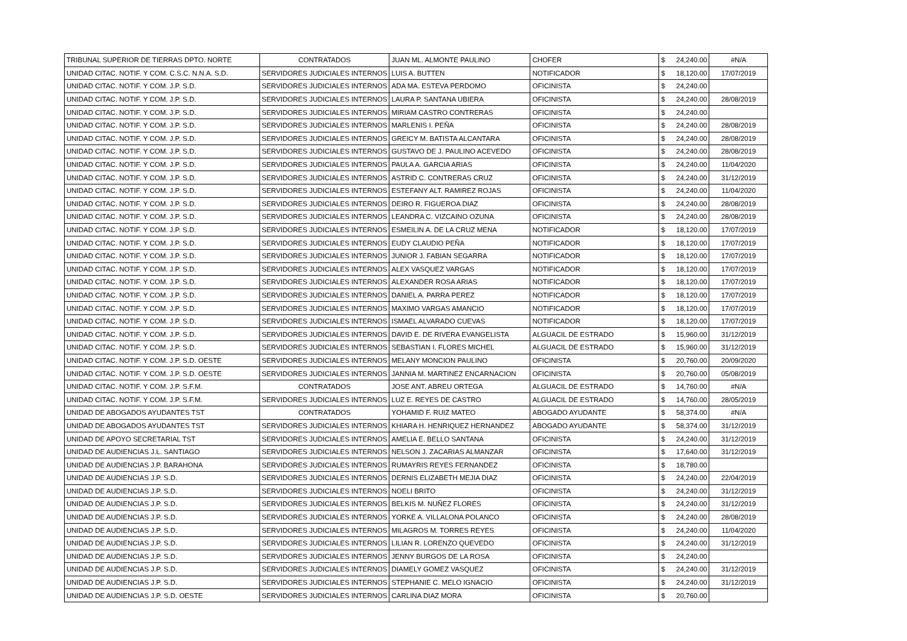| TRIBUNAL SUPERIOR DE TIERRAS DPTO. NORTE | CONTRATADOS | JUAN ML. ALMONTE PAULINO | CHOFER | $ | 24,240.00 | #N/A |
| UNIDAD CITAC. NOTIF. Y COM. C.S.C. N.N.A. S.D. | SERVIDORES JUDICIALES INTERNOS | LUIS A. BUTTEN | NOTIFICADOR | $ | 18,120.00 | 17/07/2019 |
| UNIDAD CITAC. NOTIF. Y COM. J.P. S.D. | SERVIDORES JUDICIALES INTERNOS | ADA MA. ESTEVA PERDOMO | OFICINISTA | $ | 24,240.00 | |
| UNIDAD CITAC. NOTIF. Y COM. J.P. S.D. | SERVIDORES JUDICIALES INTERNOS | LAURA P. SANTANA UBIERA | OFICINISTA | $ | 24,240.00 | 28/08/2019 |
| UNIDAD CITAC. NOTIF. Y COM. J.P. S.D. | SERVIDORES JUDICIALES INTERNOS | MIRIAM CASTRO CONTRERAS | OFICINISTA | $ | 24,240.00 | |
| UNIDAD CITAC. NOTIF. Y COM. J.P. S.D. | SERVIDORES JUDICIALES INTERNOS | MARLENIS I. PEÑA | OFICINISTA | $ | 24,240.00 | 28/08/2019 |
| UNIDAD CITAC. NOTIF. Y COM. J.P. S.D. | SERVIDORES JUDICIALES INTERNOS | GREICY M. BATISTA ALCANTARA | OFICINISTA | $ | 24,240.00 | 28/08/2019 |
| UNIDAD CITAC. NOTIF. Y COM. J.P. S.D. | SERVIDORES JUDICIALES INTERNOS | GUSTAVO DE J. PAULINO ACEVEDO | OFICINISTA | $ | 24,240.00 | 28/08/2019 |
| UNIDAD CITAC. NOTIF. Y COM. J.P. S.D. | SERVIDORES JUDICIALES INTERNOS | PAULA A. GARCIA ARIAS | OFICINISTA | $ | 24,240.00 | 11/04/2020 |
| UNIDAD CITAC. NOTIF. Y COM. J.P. S.D. | SERVIDORES JUDICIALES INTERNOS | ASTRID C. CONTRERAS CRUZ | OFICINISTA | $ | 24,240.00 | 31/12/2019 |
| UNIDAD CITAC. NOTIF. Y COM. J.P. S.D. | SERVIDORES JUDICIALES INTERNOS | ESTEFANY ALT. RAMIREZ ROJAS | OFICINISTA | $ | 24,240.00 | 11/04/2020 |
| UNIDAD CITAC. NOTIF. Y COM. J.P. S.D. | SERVIDORES JUDICIALES INTERNOS | DEIRO R. FIGUEROA DIAZ | OFICINISTA | $ | 24,240.00 | 28/08/2019 |
| UNIDAD CITAC. NOTIF. Y COM. J.P. S.D. | SERVIDORES JUDICIALES INTERNOS | LEANDRA C. VIZCAINO OZUNA | OFICINISTA | $ | 24,240.00 | 28/08/2019 |
| UNIDAD CITAC. NOTIF. Y COM. J.P. S.D. | SERVIDORES JUDICIALES INTERNOS | ESMEILIN A. DE LA CRUZ MENA | NOTIFICADOR | $ | 18,120.00 | 17/07/2019 |
| UNIDAD CITAC. NOTIF. Y COM. J.P. S.D. | SERVIDORES JUDICIALES INTERNOS | EUDY CLAUDIO PEÑA | NOTIFICADOR | $ | 18,120.00 | 17/07/2019 |
| UNIDAD CITAC. NOTIF. Y COM. J.P. S.D. | SERVIDORES JUDICIALES INTERNOS | JUNIOR J. FABIAN SEGARRA | NOTIFICADOR | $ | 18,120.00 | 17/07/2019 |
| UNIDAD CITAC. NOTIF. Y COM. J.P. S.D. | SERVIDORES JUDICIALES INTERNOS | ALEX VASQUEZ VARGAS | NOTIFICADOR | $ | 18,120.00 | 17/07/2019 |
| UNIDAD CITAC. NOTIF. Y COM. J.P. S.D. | SERVIDORES JUDICIALES INTERNOS | ALEXANDER ROSA ARIAS | NOTIFICADOR | $ | 18,120.00 | 17/07/2019 |
| UNIDAD CITAC. NOTIF. Y COM. J.P. S.D. | SERVIDORES JUDICIALES INTERNOS | DANIEL A. PARRA PEREZ | NOTIFICADOR | $ | 18,120.00 | 17/07/2019 |
| UNIDAD CITAC. NOTIF. Y COM. J.P. S.D. | SERVIDORES JUDICIALES INTERNOS | MAXIMO VARGAS AMANCIO | NOTIFICADOR | $ | 18,120.00 | 17/07/2019 |
| UNIDAD CITAC. NOTIF. Y COM. J.P. S.D. | SERVIDORES JUDICIALES INTERNOS | ISMAEL ALVARADO CUEVAS | NOTIFICADOR | $ | 18,120.00 | 17/07/2019 |
| UNIDAD CITAC. NOTIF. Y COM. J.P. S.D. | SERVIDORES JUDICIALES INTERNOS | DAVID E. DE RIVERA EVANGELISTA | ALGUACIL DE ESTRADO | $ | 15,960.00 | 31/12/2019 |
| UNIDAD CITAC. NOTIF. Y COM. J.P. S.D. | SERVIDORES JUDICIALES INTERNOS | SEBASTIAN I. FLORES MICHEL | ALGUACIL DE ESTRADO | $ | 15,960.00 | 31/12/2019 |
| UNIDAD CITAC. NOTIF. Y COM. J.P. S.D. OESTE | SERVIDORES JUDICIALES INTERNOS | MELANY MONCION PAULINO | OFICINISTA | $ | 20,760.00 | 20/09/2020 |
| UNIDAD CITAC. NOTIF. Y COM. J.P. S.D. OESTE | SERVIDORES JUDICIALES INTERNOS | JANNIA M. MARTINEZ ENCARNACION | OFICINISTA | $ | 20,760.00 | 05/08/2019 |
| UNIDAD CITAC. NOTIF. Y COM. J.P. S.F.M. | CONTRATADOS | JOSE ANT. ABREU ORTEGA | ALGUACIL DE ESTRADO | $ | 14,760.00 | #N/A |
| UNIDAD CITAC. NOTIF. Y COM. J.P. S.F.M. | SERVIDORES JUDICIALES INTERNOS | LUZ E. REYES DE CASTRO | ALGUACIL DE ESTRADO | $ | 14,760.00 | 28/05/2019 |
| UNIDAD DE ABOGADOS AYUDANTES TST | CONTRATADOS | YOHAMID F. RUIZ MATEO | ABOGADO AYUDANTE | $ | 58,374.00 | #N/A |
| UNIDAD DE ABOGADOS AYUDANTES TST | SERVIDORES JUDICIALES INTERNOS | KHIARA H. HENRIQUEZ HERNANDEZ | ABOGADO AYUDANTE | $ | 58,374.00 | 31/12/2019 |
| UNIDAD DE APOYO SECRETARIAL TST | SERVIDORES JUDICIALES INTERNOS | AMELIA E. BELLO SANTANA | OFICINISTA | $ | 24,240.00 | 31/12/2019 |
| UNIDAD DE AUDIENCIAS J.L. SANTIAGO | SERVIDORES JUDICIALES INTERNOS | NELSON J. ZACARIAS ALMANZAR | OFICINISTA | $ | 17,640.00 | 31/12/2019 |
| UNIDAD DE AUDIENCIAS J.P. BARAHONA | SERVIDORES JUDICIALES INTERNOS | RUMAYRIS REYES FERNANDEZ | OFICINISTA | $ | 18,780.00 | |
| UNIDAD DE AUDIENCIAS J.P. S.D. | SERVIDORES JUDICIALES INTERNOS | DERNIS ELIZABETH MEJIA DIAZ | OFICINISTA | $ | 24,240.00 | 22/04/2019 |
| UNIDAD DE AUDIENCIAS J.P. S.D. | SERVIDORES JUDICIALES INTERNOS | NOELI BRITO | OFICINISTA | $ | 24,240.00 | 31/12/2019 |
| UNIDAD DE AUDIENCIAS J.P. S.D. | SERVIDORES JUDICIALES INTERNOS | BELKIS M. NUÑEZ FLORES | OFICINISTA | $ | 24,240.00 | 31/12/2019 |
| UNIDAD DE AUDIENCIAS J.P. S.D. | SERVIDORES JUDICIALES INTERNOS | YORKE A. VILLALONA POLANCO | OFICINISTA | $ | 24,240.00 | 28/08/2019 |
| UNIDAD DE AUDIENCIAS J.P. S.D. | SERVIDORES JUDICIALES INTERNOS | MILAGROS M. TORRES REYES | OFICINISTA | $ | 24,240.00 | 11/04/2020 |
| UNIDAD DE AUDIENCIAS J.P. S.D. | SERVIDORES JUDICIALES INTERNOS | LILIAN R. LORENZO QUEVEDO | OFICINISTA | $ | 24,240.00 | 31/12/2019 |
| UNIDAD DE AUDIENCIAS J.P. S.D. | SERVIDORES JUDICIALES INTERNOS | JENNY BURGOS DE LA ROSA | OFICINISTA | $ | 24,240.00 | |
| UNIDAD DE AUDIENCIAS J.P. S.D. | SERVIDORES JUDICIALES INTERNOS | DIAMELY GOMEZ VASQUEZ | OFICINISTA | $ | 24,240.00 | 31/12/2019 |
| UNIDAD DE AUDIENCIAS J.P. S.D. | SERVIDORES JUDICIALES INTERNOS | STEPHANIE C. MELO IGNACIO | OFICINISTA | $ | 24,240.00 | 31/12/2019 |
| UNIDAD DE AUDIENCIAS J.P. S.D. OESTE | SERVIDORES JUDICIALES INTERNOS | CARLINA DIAZ MORA | OFICINISTA | $ | 20,760.00 | |